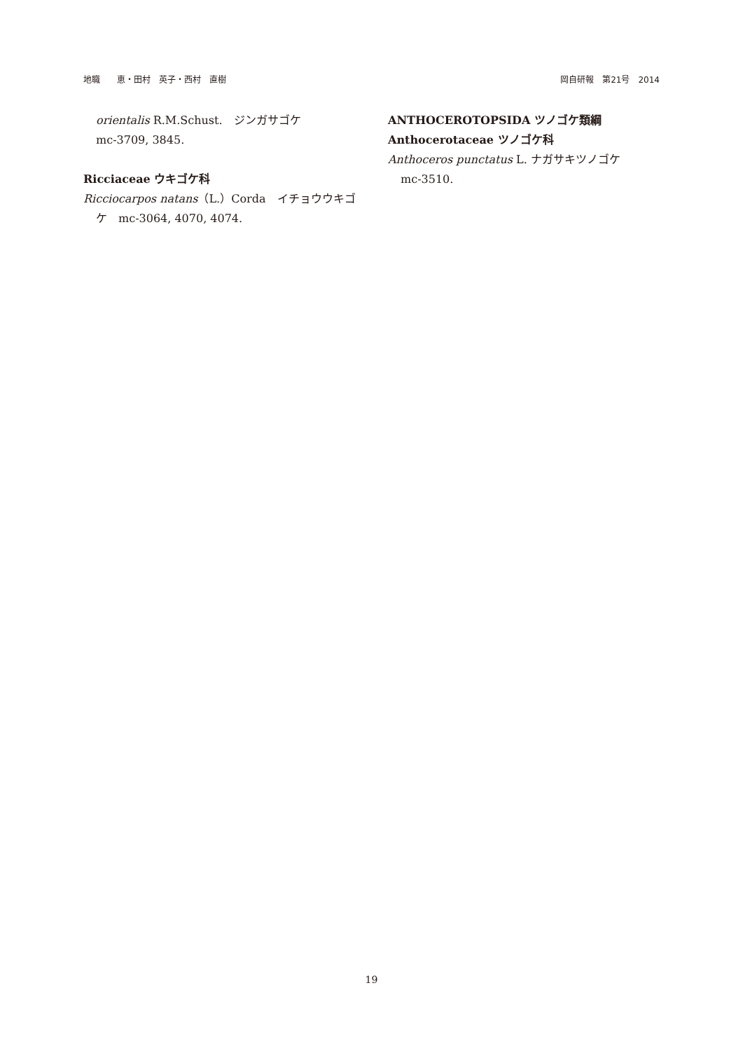地職　　恵・田村　英子・西村　直樹 岡自研報　第21号　2014
orientalis R.M.Schust.　ジンガサゴケ
mc-3709, 3845.
Ricciaceae ウキゴケ科
Ricciocarpos natans（L.）Corda　イチョウウキゴケ　mc-3064, 4070, 4074.
ANTHOCEROTOPSIDA ツノゴケ類綱
Anthocerotaceae ツノゴケ科
Anthoceros punctatus L. ナガサキツノゴケ
mc-3510.
19